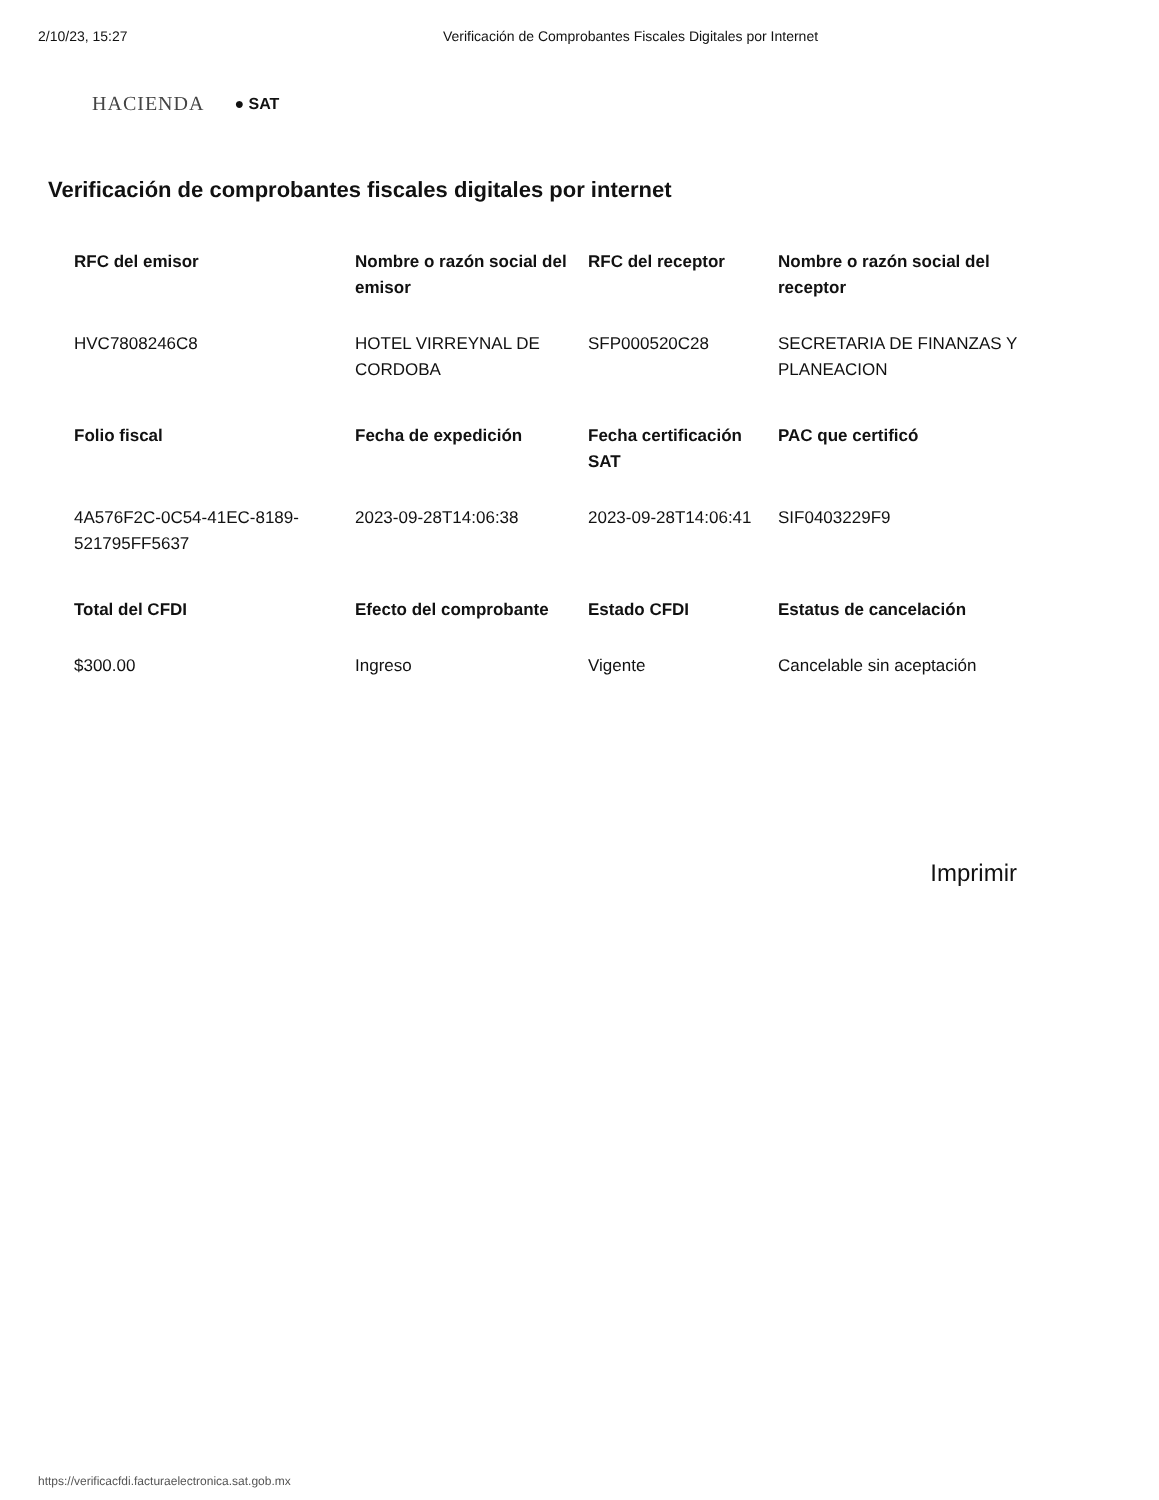2/10/23, 15:27 Verificación de Comprobantes Fiscales Digitales por Internet
HACIENDA ● SAT
Verificación de comprobantes fiscales digitales por internet
| RFC del emisor | Nombre o razón social del emisor | RFC del receptor | Nombre o razón social del receptor |
| --- | --- | --- | --- |
| HVC7808246C8 | HOTEL VIRREYNAL DE CORDOBA | SFP000520C28 | SECRETARIA DE FINANZAS Y PLANEACION |
| Folio fiscal | Fecha de expedición | Fecha certificación SAT | PAC que certificó |
| 4A576F2C-0C54-41EC-8189-521795FF5637 | 2023-09-28T14:06:38 | 2023-09-28T14:06:41 | SIF0403229F9 |
| Total del CFDI | Efecto del comprobante | Estado CFDI | Estatus de cancelación |
| $300.00 | Ingreso | Vigente | Cancelable sin aceptación |
Imprimir
https://verificacfdi.facturaelectronica.sat.gob.mx